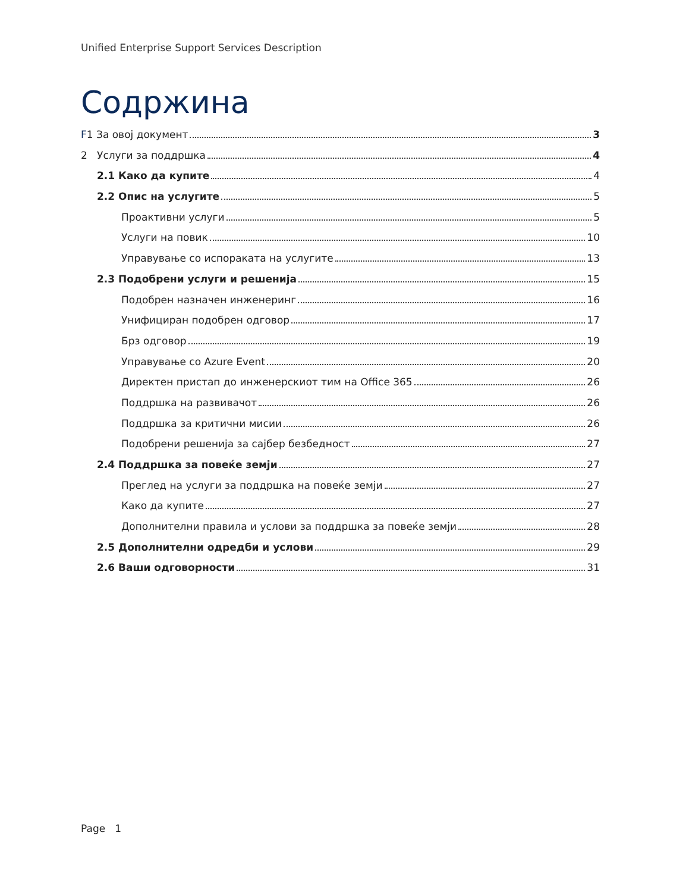Unified Enterprise Support Services Description
Содржина
F1 За овој документ 3
2 Услуги за поддршка 4
2.1 Како да купите 4
2.2 Опис на услугите 5
Проактивни услуги 5
Услуги на повик 10
Управување со испораката на услугите 13
2.3 Подобрени услуги и решенија 15
Подобрен назначен инженеринг 16
Унифициран подобрен одговор 17
Брз одговор 19
Управување со Azure Event 20
Директен пристап до инженерскиот тим на Office 365 26
Поддршка на развивачот 26
Поддршка за критични мисии 26
Подобрени решенија за сајбер безбедност 27
2.4 Поддршка за повеќе земји 27
Преглед на услуги за поддршка на повеќе земји 27
Како да купите 27
Дополнителни правила и услови за поддршка за повеќе земји 28
2.5 Дополнителни одредби и услови 29
2.6 Ваши одговорности 31
Page 1